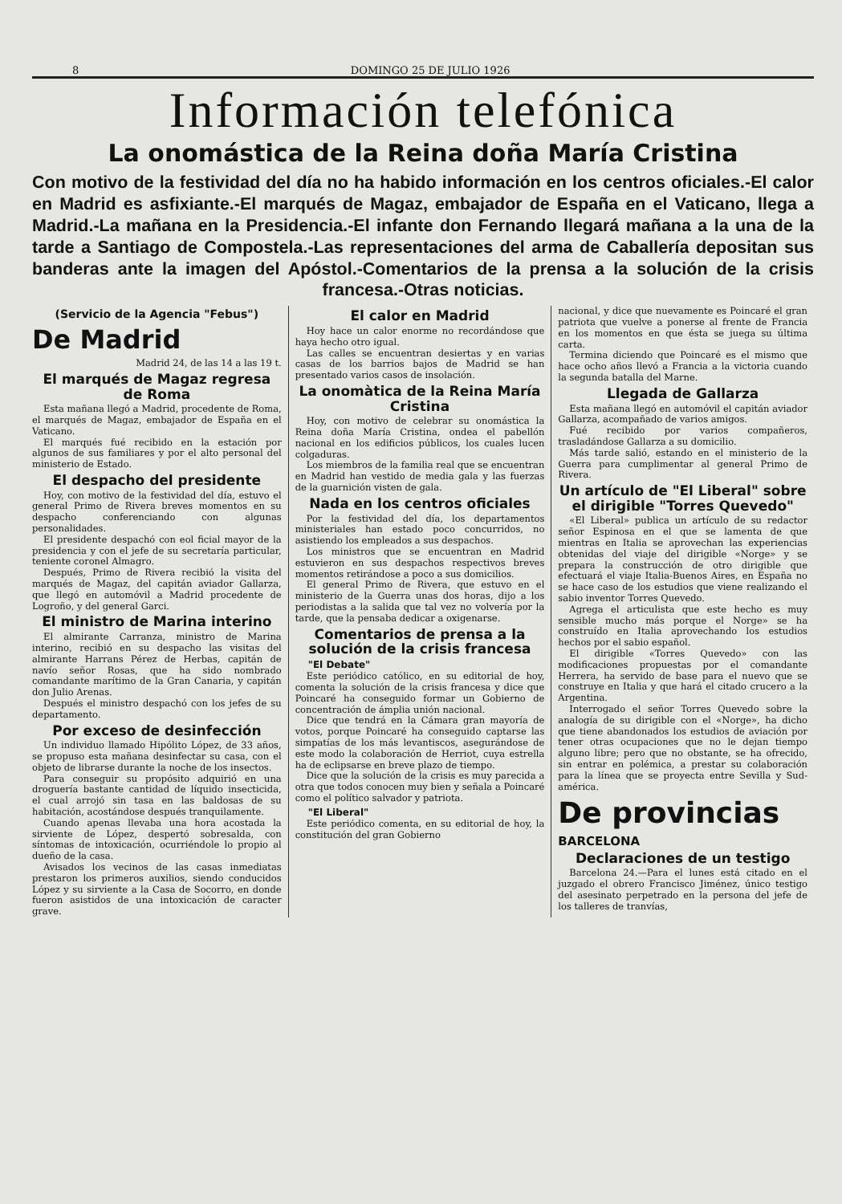8 DOMINGO 25 DE JULIO 1926
Información telefónica
La onomástica de la Reina doña María Cristina
Con motivo de la festividad del día no ha habido información en los centros oficiales.-El calor en Madrid es asfixiante.-El marqués de Magaz, embajador de España en el Vaticano, llega a Madrid.-La mañana en la Presidencia.-El infante don Fernando llegará mañana a la una de la tarde a Santiago de Compostela.-Las representaciones del arma de Caballería depositan sus banderas ante la imagen del Apóstol.-Comentarios de la prensa a la solución de la crisis francesa.-Otras noticias.
(Servicio de la Agencia "Febus")
De Madrid
Madrid 24, de las 14 a las 19 t.
El marqués de Magaz regresa de Roma
Esta mañana llegó a Madrid, procedente de Roma, el marqués de Magaz, embajador de España en el Vaticano.
El marqués fué recibido en la estación por algunos de sus familiares y por el alto personal del ministerio de Estado.
El despacho del presidente
Hoy, con motivo de la festividad del día, estuvo el general Primo de Rivera breves momentos en su despacho conferenciando con algunas personalidades.
El presidente despachó con eol ficial mayor de la presidencia y con el jefe de su secretaría particular, teniente coronel Almagro.
Después, Primo de Rivera recibió la visita del marqués de Magaz, del capitán aviador Gallarza, que llegó en automóvil a Madrid procedente de Logroño, y del general Garci.
El ministro de Marina interino
El almirante Carranza, ministro de Marina interino, recibió en su despacho las visitas del almirante Harrans Pérez de Herbas, capitán de navío señor Rosas, que ha sido nombrado comandante marítimo de la Gran Canaria, y capitán don Julio Arenas.
Después el ministro despachó con los jefes de su departamento.
Por exceso de desinfección
Un individuo llamado Hipólito López, de 33 años, se propuso esta mañana desinfectar su casa, con el objeto de librarse durante la noche de los insectos.
Para conseguir su propósito adquirió en una droguería bastante cantidad de líquido insecticida, el cual arrojó sin tasa en las baldosas de su habitación, acostándose después tranquilamente.
Cuando apenas llevaba una hora acostada la sirviente de López, despertó sobresalda, con síntomas de intoxicación, ocurriéndole lo propio al dueño de la casa.
Avisados los vecinos de las casas inmediatas prestaron los primeros auxilios, siendo conducidos López y su sirviente a la Casa de Socorro, en donde fueron asistidos de una intoxicación de caracter grave.
El calor en Madrid
Hoy hace un calor enorme no recordándose que haya hecho otro igual.
Las calles se encuentran desiertas y en varias casas de los barrios bajos de Madrid se han presentado varios casos de insolación.
La onomàtica de la Reina María Cristina
Hoy, con motivo de celebrar su onomástica la Reina doña María Cristina, ondea el pabellón nacional en los edificios públicos, los cuales lucen colgaduras.
Los miembros de la familia real que se encuentran en Madrid han vestido de media gala y las fuerzas de la guarnición visten de gala.
Nada en los centros oficiales
Por la festividad del día, los departamentos ministeriales han estado poco concurridos, no asistiendo los empleados a sus despachos.
Los ministros que se encuentran en Madrid estuvieron en sus despachos respectivos breves momentos retirándose a poco a sus domicilios.
El general Primo de Rivera, que estuvo en el ministerio de la Guerra unas dos horas, dijo a los periodistas a la salida que tal vez no volvería por la tarde, que la pensaba dedicar a oxigenarse.
Comentarios de prensa a la solución de la crisis francesa
"El Debate"
Este periódico católico, en su editorial de hoy, comenta la solución de la crisis francesa y dice que Poincaré ha conseguido formar un Gobierno de concentración de ámplia unión nacional.
Dice que tendrá en la Cámara gran mayoría de votos, porque Poincaré ha conseguido captarse las simpatías de los más levantiscos, asegurándose de este modo la colaboración de Herriot, cuya estrella ha de eclipsarse en breve plazo de tiempo.
Dice que la solución de la crisis es muy parecida a otra que todos conocen muy bien y señala a Poincaré como el político salvador y patriota.
"El Liberal"
Este periódico comenta, en su editorial de hoy, la constitución del gran Gobierno
nacional, y dice que nuevamente es Poincaré el gran patriota que vuelve a ponerse al frente de Francia en los momentos en que ésta se juega su última carta.
Termina diciendo que Poincaré es el mismo que hace ocho años llevó a Francia a la victoria cuando la segunda batalla del Marne.
Llegada de Gallarza
Esta mañana llegó en automóvil el capitán aviador Gallarza, acompañado de varios amigos.
Fué recibido por varios compañeros, trasladándose Gallarza a su domicilio.
Más tarde salió, estando en el ministerio de la Guerra para cumplimentar al general Primo de Rivera.
Un artículo de "El Liberal" sobre el dirigible "Torres Quevedo"
«El Liberal» publica un artículo de su redactor señor Espinosa en el que se lamenta de que mientras en Italia se aprovechan las experiencias obtenidas del viaje del dirigible «Norge» y se prepara la construcción de otro dirigible que efectuará el viaje Italia-Buenos Aires, en España no se hace caso de los estudios que viene realizando el sabio inventor Torres Quevedo.
Agrega el articulista que este hecho es muy sensible mucho más porque el Norge» se ha construído en Italia aprovechando los estudios hechos por el sabio español.
El dirigible «Torres Quevedo» con las modificaciones propuestas por el comandante Herrera, ha servido de base para el nuevo que se construye en Italia y que hará el citado crucero a la Argentina.
Interrogado el señor Torres Quevedo sobre la analogía de su dirigible con el «Norge», ha dicho que tiene abandonados los estudios de aviación por tener otras ocupaciones que no le dejan tiempo alguno libre; pero que no obstante, se ha ofrecido, sin entrar en polémica, a prestar su colaboración para la línea que se proyecta entre Sevilla y Sud-américa.
De provincias
BARCELONA
Declaraciones de un testigo
Barcelona 24.—Para el lunes está citado en el juzgado el obrero Francisco Jiménez, único testigo del asesinato perpetrado en la persona del jefe de los talleres de tranvías,